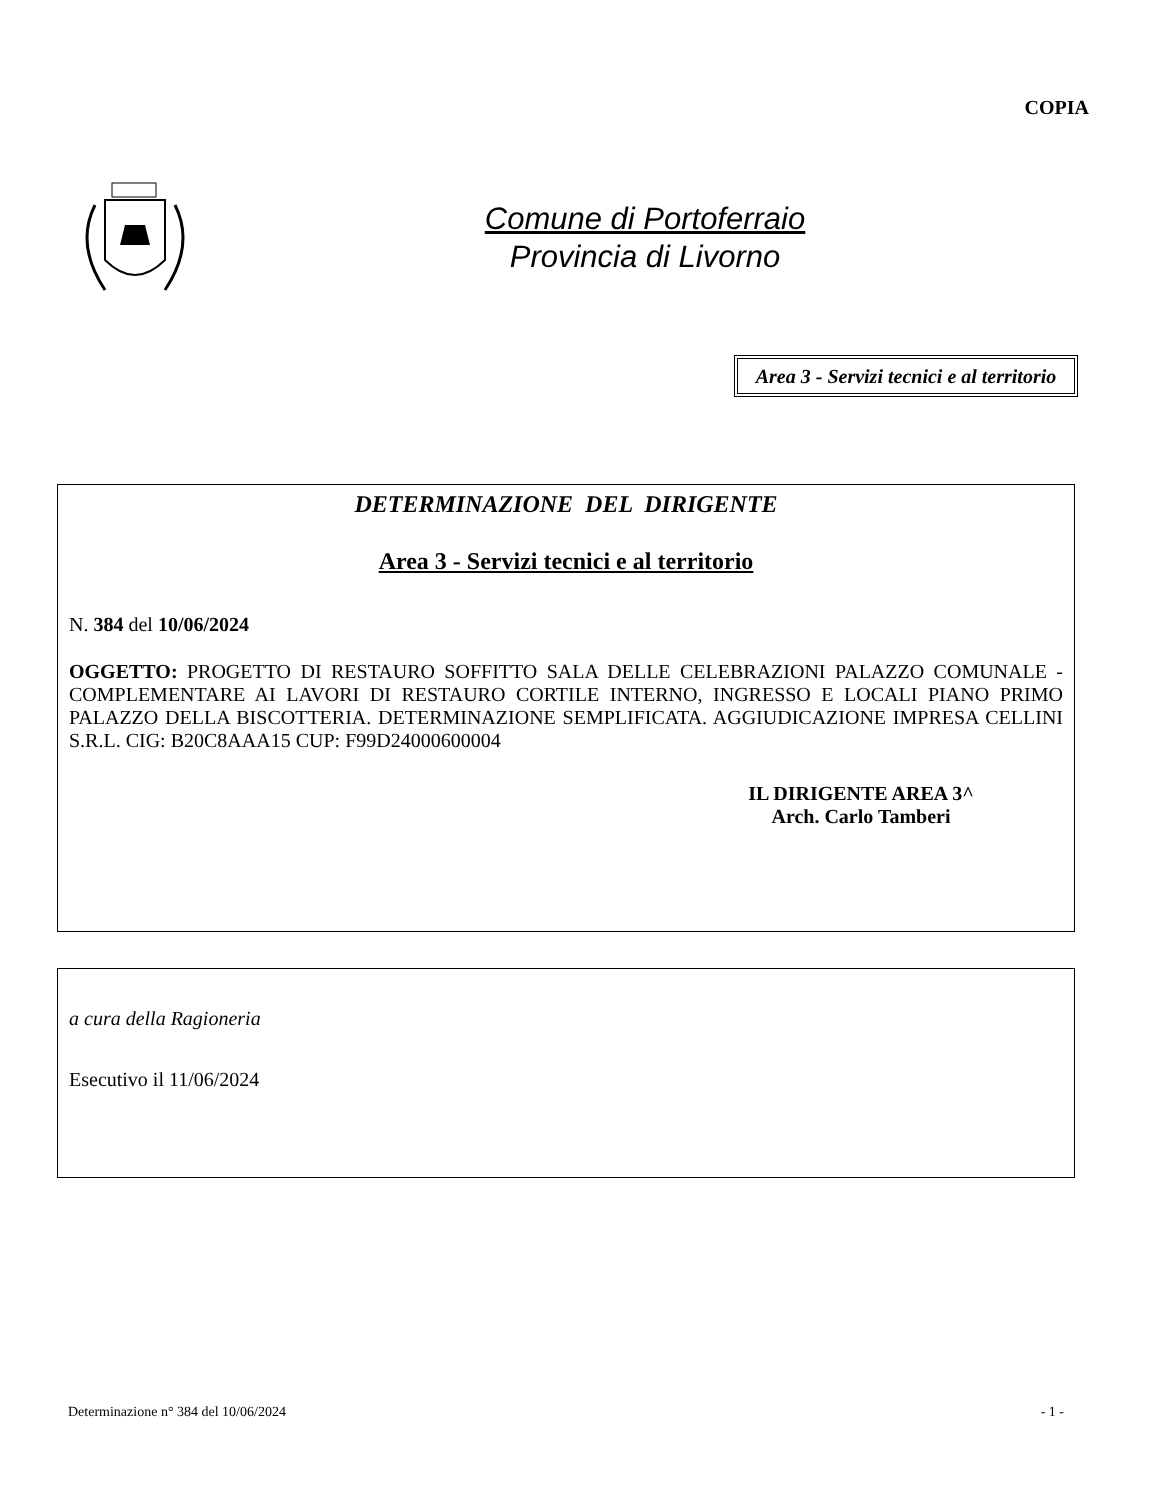COPIA
Comune di Portoferraio
Provincia di Livorno
Area 3 - Servizi tecnici e al territorio
DETERMINAZIONE DEL DIRIGENTE
Area 3 - Servizi tecnici e al territorio
N. 384 del 10/06/2024
OGGETTO: PROGETTO DI RESTAURO SOFFITTO SALA DELLE CELEBRAZIONI PALAZZO COMUNALE - COMPLEMENTARE AI LAVORI DI RESTAURO CORTILE INTERNO, INGRESSO E LOCALI PIANO PRIMO PALAZZO DELLA BISCOTTERIA. DETERMINAZIONE SEMPLIFICATA. AGGIUDICAZIONE IMPRESA CELLINI S.R.L. CIG: B20C8AAA15 CUP: F99D24000600004
IL DIRIGENTE AREA 3^
Arch. Carlo Tamberi
a cura della Ragioneria
Esecutivo il 11/06/2024
Determinazione n° 384 del 10/06/2024 - 1 -